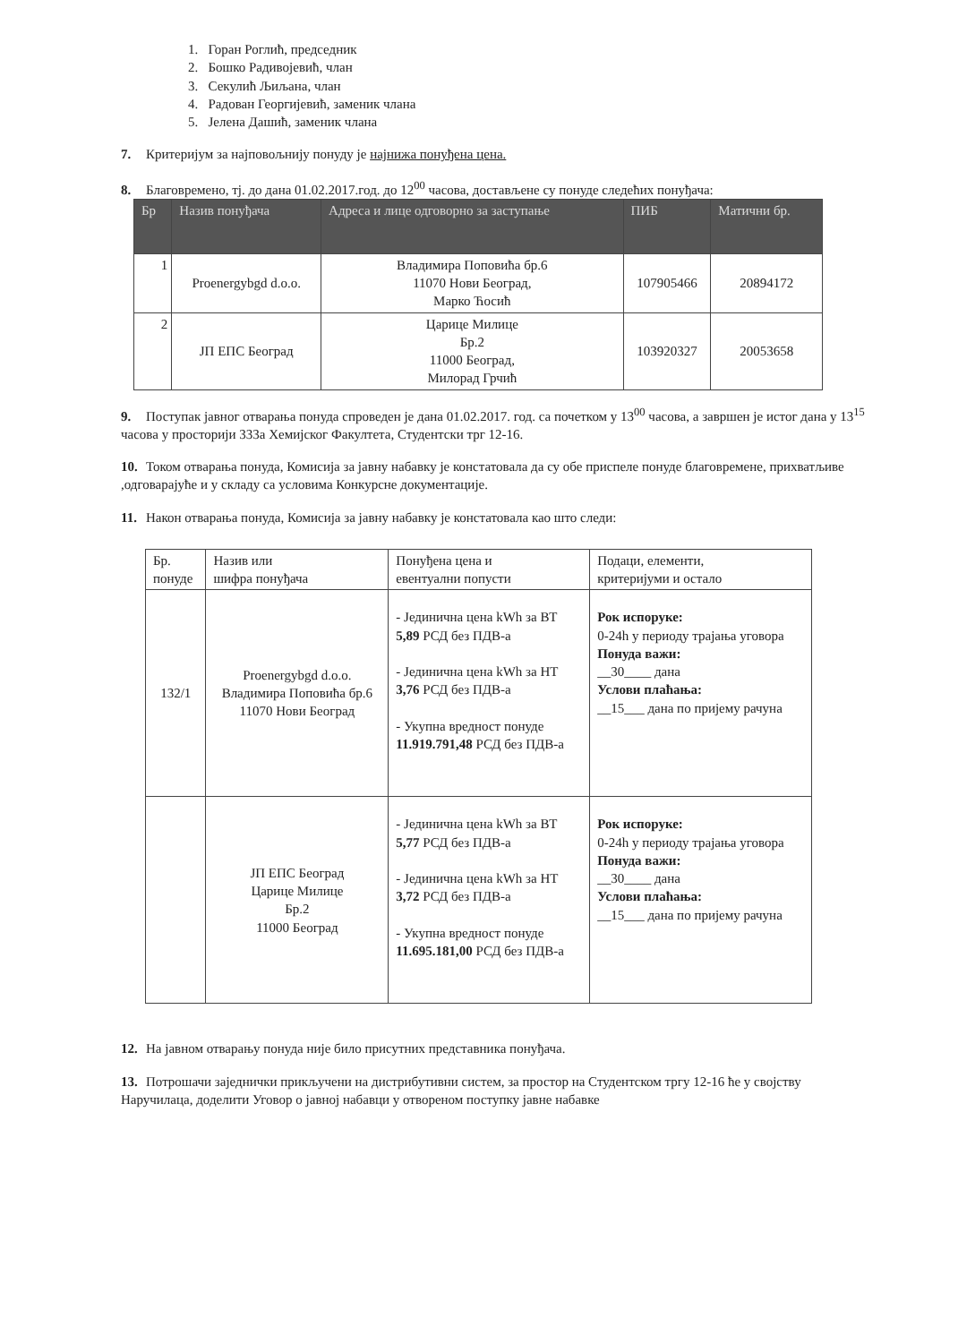1. Горан Роглић, председник
2. Бошко Радивојевић, члан
3. Секулић Љиљана, члан
4. Радован Георгијевић, заменик члана
5. Јелена Дашић, заменик члана
7. Критеријум за најповољнију понуду је најнижа понуђена цена.
8. Благовремено, тј. до дана 01.02.2017.год. до 12<sup>00</sup> часова, достављене су понуде следећих понуђача:
| Бр | Назив понуђача | Адреса и лице одговорно за заступање | ПИБ | Матични бр. |
| --- | --- | --- | --- | --- |
| 1 | Proenergybgd d.o.o. | Владимира Поповића бр.6 11070 Нови Београд, Марко Ћосић | 107905466 | 20894172 |
| 2 | ЈП ЕПС Београд | Царице Милице Бр.2 11000 Београд, Милорад Грчић | 103920327 | 20053658 |
9. Поступак јавног отварања понуда спроведен је дана 01.02.2017. год. са почетком у 13<sup>00</sup> часова, а завршен је истог дана у 13<sup>15</sup> часова у просторији 333а Хемијског Факултета, Студентски трг 12-16.
10. Током отварања понуда, Комисија за јавну набавку је констатовала да су обе приспеле понуде благовремене, прихватљиве ,одговарајуће и у складу са условима Конкурсне документације.
11. Након отварања понуда, Комисија за јавну набавку је констатовала као што следи:
| Бр. понуде | Назив или шифра понуђача | Понуђена цена и евентуални попусти | Подаци, елементи, критеријуми и остало |
| --- | --- | --- | --- |
| 132/1 | Proenergybgd d.o.o. Владимира Поповића бр.6 11070 Нови Београд | - Јединична цена kWh за ВТ 5,89 РСД без ПДВ-а - Јединична цена kWh за НТ 3,76 РСД без ПДВ-а - Укупна вредност понуде 11.919.791,48 РСД без ПДВ-а | Рок испоруке: 0-24h у периоду трајања уговора Понуда важи: __30____ дана Услови плаћања: __15___ дана по пријему рачуна |
| | ЈП ЕПС Београд Царице Милице Бр.2 11000 Београд | - Јединична цена kWh за ВТ 5,77 РСД без ПДВ-а - Јединична цена kWh за НТ 3,72 РСД без ПДВ-а - Укупна вредност понуде 11.695.181,00 РСД без ПДВ-а | Рок испоруке: 0-24h у периоду трајања уговора Понуда важи: __30____ дана Услови плаћања: __15___ дана по пријему рачуна |
12. На јавном отварању понуда није било присутних представника понуђача.
13. Потрошачи заједнички прикључени на дистрибутивни систем, за простор на Студентском тргу 12-16 ће у својству Наручилаца, доделити Уговор о јавној набавци у отвореном поступку јавне набавке